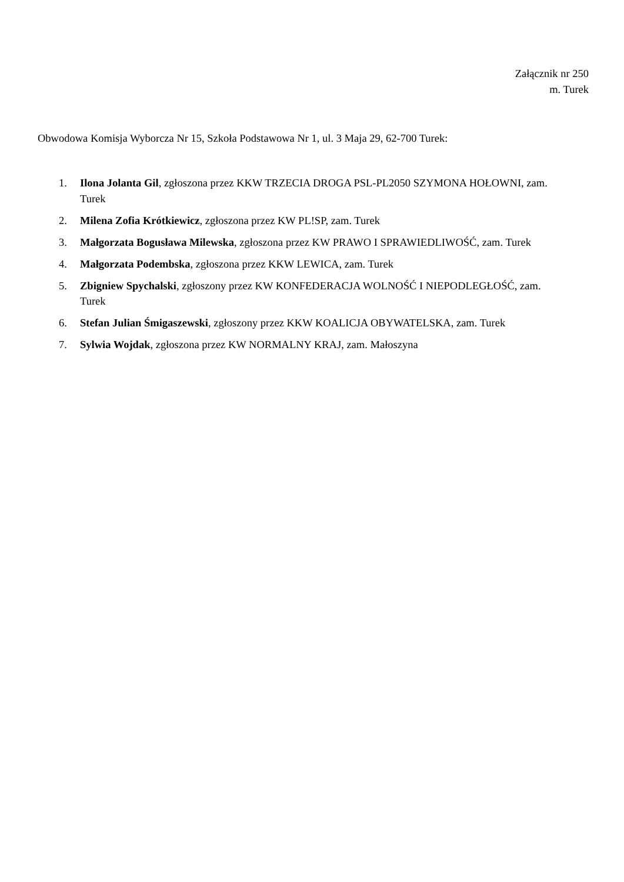Załącznik nr 250
m. Turek
Obwodowa Komisja Wyborcza Nr 15, Szkoła Podstawowa Nr 1, ul. 3 Maja 29, 62-700 Turek:
1. Ilona Jolanta Gil, zgłoszona przez KKW TRZECIA DROGA PSL-PL2050 SZYMONA HOŁOWNI, zam. Turek
2. Milena Zofia Krótkiewicz, zgłoszona przez KW PL!SP, zam. Turek
3. Małgorzata Bogusława Milewska, zgłoszona przez KW PRAWO I SPRAWIEDLIWOŚĆ, zam. Turek
4. Małgorzata Podembska, zgłoszona przez KKW LEWICA, zam. Turek
5. Zbigniew Spychalski, zgłoszony przez KW KONFEDERACJA WOLNOŚĆ I NIEPODLEGŁOŚĆ, zam. Turek
6. Stefan Julian Śmigaszewski, zgłoszony przez KKW KOALICJA OBYWATELSKA, zam. Turek
7. Sylwia Wojdak, zgłoszona przez KW NORMALNY KRAJ, zam. Małoszyna